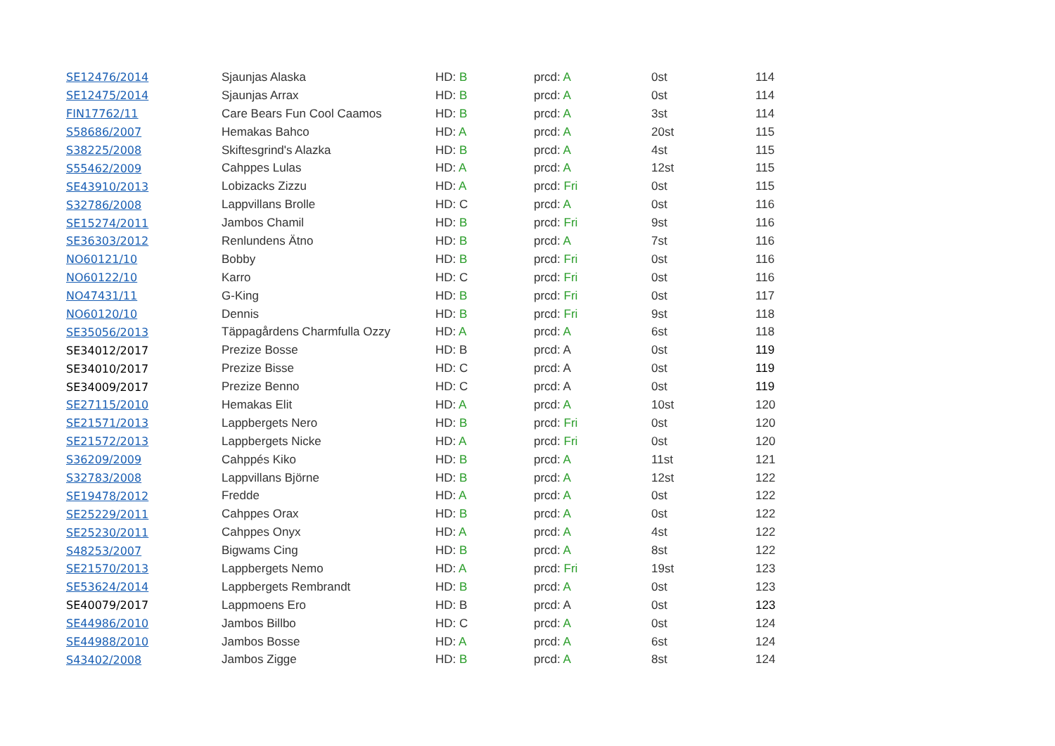| SE12476/2014 | Sjaunjas Alaska | HD: B | prcd: A | 0st | 114 |
| SE12475/2014 | Sjaunjas Arrax | HD: B | prcd: A | 0st | 114 |
| FIN17762/11 | Care Bears Fun Cool Caamos | HD: B | prcd: A | 3st | 114 |
| S58686/2007 | Hemakas Bahco | HD: A | prcd: A | 20st | 115 |
| S38225/2008 | Skiftesgrind's Alazka | HD: B | prcd: A | 4st | 115 |
| S55462/2009 | Cahppes Lulas | HD: A | prcd: A | 12st | 115 |
| SE43910/2013 | Lobizacks Zizzu | HD: A | prcd: Fri | 0st | 115 |
| S32786/2008 | Lappvillans Brolle | HD: C | prcd: A | 0st | 116 |
| SE15274/2011 | Jambos Chamil | HD: B | prcd: Fri | 9st | 116 |
| SE36303/2012 | Renlundens Ätno | HD: B | prcd: A | 7st | 116 |
| NO60121/10 | Bobby | HD: B | prcd: Fri | 0st | 116 |
| NO60122/10 | Karro | HD: C | prcd: Fri | 0st | 116 |
| NO47431/11 | G-King | HD: B | prcd: Fri | 0st | 117 |
| NO60120/10 | Dennis | HD: B | prcd: Fri | 9st | 118 |
| SE35056/2013 | Täppagårdens Charmfulla Ozzy | HD: A | prcd: A | 6st | 118 |
| SE34012/2017 | Prezize Bosse | HD: B | prcd: A | 0st | 119 |
| SE34010/2017 | Prezize Bisse | HD: C | prcd: A | 0st | 119 |
| SE34009/2017 | Prezize Benno | HD: C | prcd: A | 0st | 119 |
| SE27115/2010 | Hemakas Elit | HD: A | prcd: A | 10st | 120 |
| SE21571/2013 | Lappbergets Nero | HD: B | prcd: Fri | 0st | 120 |
| SE21572/2013 | Lappbergets Nicke | HD: A | prcd: Fri | 0st | 120 |
| S36209/2009 | Cahppés Kiko | HD: B | prcd: A | 11st | 121 |
| S32783/2008 | Lappvillans Björne | HD: B | prcd: A | 12st | 122 |
| SE19478/2012 | Fredde | HD: A | prcd: A | 0st | 122 |
| SE25229/2011 | Cahppes Orax | HD: B | prcd: A | 0st | 122 |
| SE25230/2011 | Cahppes Onyx | HD: A | prcd: A | 4st | 122 |
| S48253/2007 | Bigwams Cing | HD: B | prcd: A | 8st | 122 |
| SE21570/2013 | Lappbergets Nemo | HD: A | prcd: Fri | 19st | 123 |
| SE53624/2014 | Lappbergets Rembrandt | HD: B | prcd: A | 0st | 123 |
| SE40079/2017 | Lappmoens Ero | HD: B | prcd: A | 0st | 123 |
| SE44986/2010 | Jambos Billbo | HD: C | prcd: A | 0st | 124 |
| SE44988/2010 | Jambos Bosse | HD: A | prcd: A | 6st | 124 |
| S43402/2008 | Jambos Zigge | HD: B | prcd: A | 8st | 124 |